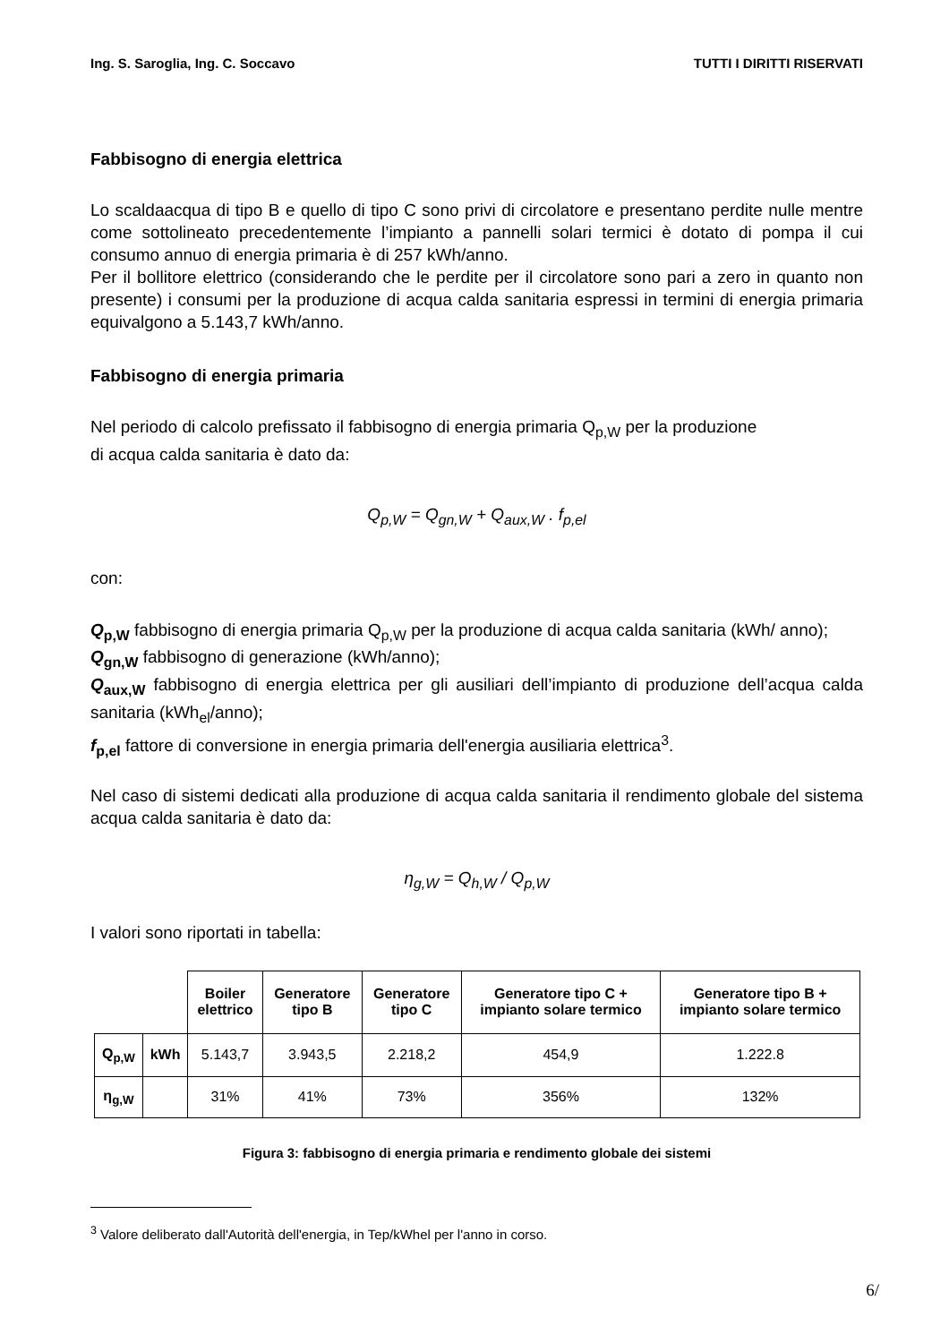Ing. S. Saroglia, Ing. C. Soccavo TUTTI I DIRITTI RISERVATI
Fabbisogno di energia elettrica
Lo scaldaacqua di tipo B e quello di tipo C sono privi di circolatore e presentano perdite nulle mentre come sottolineato precedentemente l’impianto a pannelli solari termici è dotato di pompa il cui consumo annuo di energia primaria è di 257 kWh/anno.
Per il bollitore elettrico (considerando che le perdite per il circolatore sono pari a zero in quanto non presente) i consumi per la produzione di acqua calda sanitaria espressi in termini di energia primaria equivalgono a 5.143,7 kWh/anno.
Fabbisogno di energia primaria
Nel periodo di calcolo prefissato il fabbisogno di energia primaria Q<sub>p,W</sub> per la produzione
di acqua calda sanitaria è dato da:
Q<sub>p,W</sub> = Q<sub>gn,W</sub> + Q<sub>aux,W</sub> . f<sub>p,el</sub>
con:
Q<sub>p,W</sub> fabbisogno di energia primaria Q<sub>p,W</sub> per la produzione di acqua calda sanitaria (kWh/ anno);
Q<sub>gn,W</sub> fabbisogno di generazione (kWh/anno);
Q<sub>aux,W</sub> fabbisogno di energia elettrica per gli ausiliari dell’impianto di produzione dell’acqua calda sanitaria (kWh<sub>el</sub>/anno);
f<sub>p,el</sub> fattore di conversione in energia primaria dell'energia ausiliaria elettrica<sup>3</sup>.
Nel caso di sistemi dedicati alla produzione di acqua calda sanitaria il rendimento globale del sistema acqua calda sanitaria è dato da:
η<sub>g,W</sub> = Q<sub>h,W</sub> / Q<sub>p,W</sub>
I valori sono riportati in tabella:
| | | Boiler elettrico | Generatore tipo B | Generatore tipo C | Generatore tipo C + impianto solare termico | Generatore tipo B + impianto solare termico |
| Q<sub>p,W</sub> | kWh | 5.143,7 | 3.943,5 | 2.218,2 | 454,9 | 1.222.8 |
| η<sub>g,W</sub> | | 31% | 41% | 73% | 356% | 132% |
Figura 3: fabbisogno di energia primaria e rendimento globale dei sistemi
<sup>3</sup> Valore deliberato dall'Autorità dell'energia, in Tep/kWhel per l'anno in corso.
6/